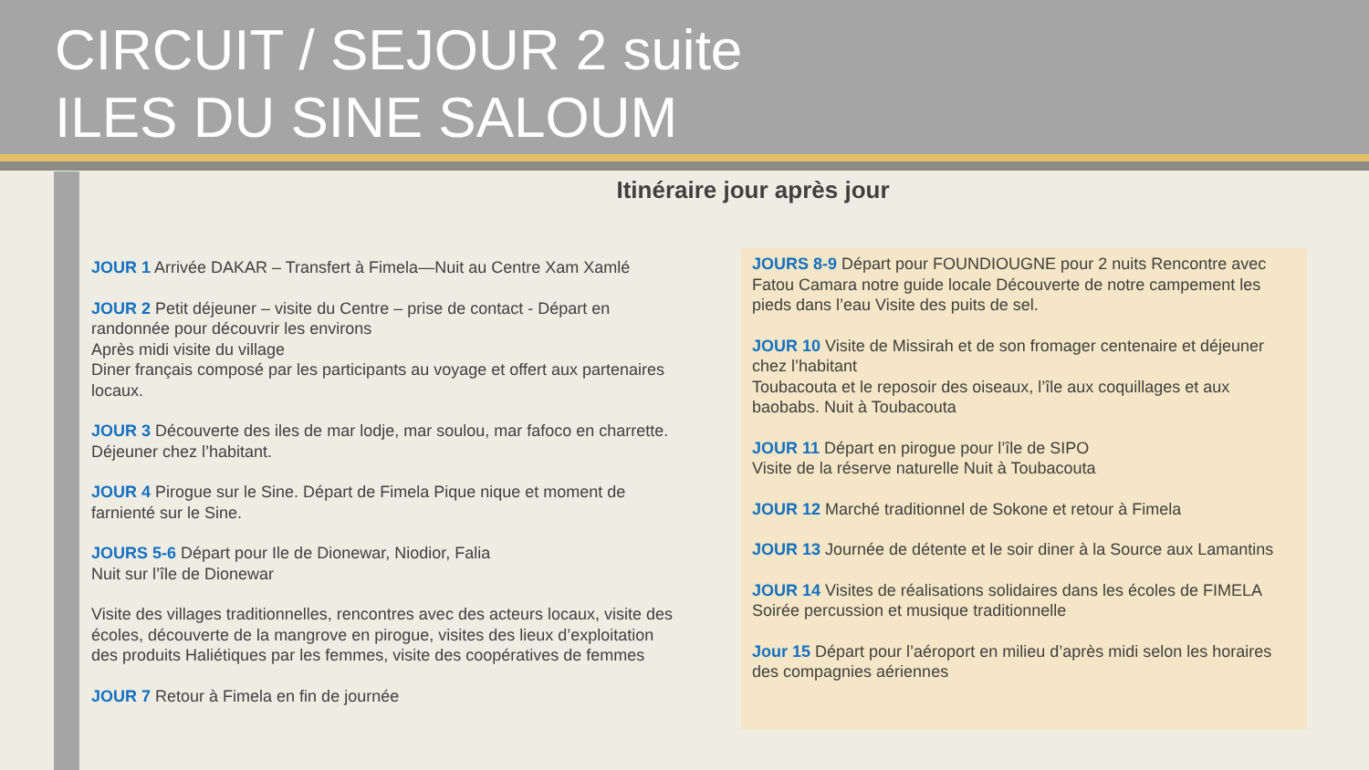CIRCUIT / SEJOUR 2 suite
ILES DU SINE SALOUM
Itinéraire jour après jour
JOUR 1 Arrivée DAKAR – Transfert à Fimela—Nuit au Centre Xam Xamlé
JOUR 2 Petit déjeuner – visite du Centre – prise de contact - Départ en randonnée pour découvrir les environs
Après midi visite du village
Diner français composé par les participants au voyage et offert aux partenaires locaux.
JOUR 3 Découverte des iles de mar lodje, mar soulou, mar fafoco en charrette. Déjeuner chez l’habitant.
JOUR 4 Pirogue sur le Sine. Départ de Fimela Pique nique et moment de farnienté sur le Sine.
JOURS 5-6 Départ pour Ile de Dionewar, Niodior, Falia
Nuit sur l’île de Dionewar
Visite des villages traditionnelles, rencontres avec des acteurs locaux, visite des écoles, découverte de la mangrove en pirogue, visites des lieux d’exploitation des produits Haliétiques par les femmes, visite des coopératives de femmes
JOUR 7 Retour à Fimela en fin de journée
JOURS 8-9 Départ pour FOUNDIOUGNE pour 2 nuits Rencontre avec Fatou Camara notre guide locale Découverte de notre campement les pieds dans l’eau Visite des puits de sel.
JOUR 10 Visite de Missirah et de son fromager centenaire et déjeuner chez l’habitant
Toubacouta et le reposoir des oiseaux, l’île aux coquillages et aux baobabs. Nuit à Toubacouta
JOUR 11 Départ en pirogue pour l’île de SIPO
Visite de la réserve naturelle Nuit à Toubacouta
JOUR 12 Marché traditionnel de Sokone et retour à Fimela
JOUR 13 Journée de détente et le soir diner à la Source aux Lamantins
JOUR 14 Visites de réalisations solidaires dans les écoles de FIMELA
Soirée percussion et musique traditionnelle
Jour 15 Départ pour l’aéroport en milieu d’après midi selon les horaires des compagnies aériennes